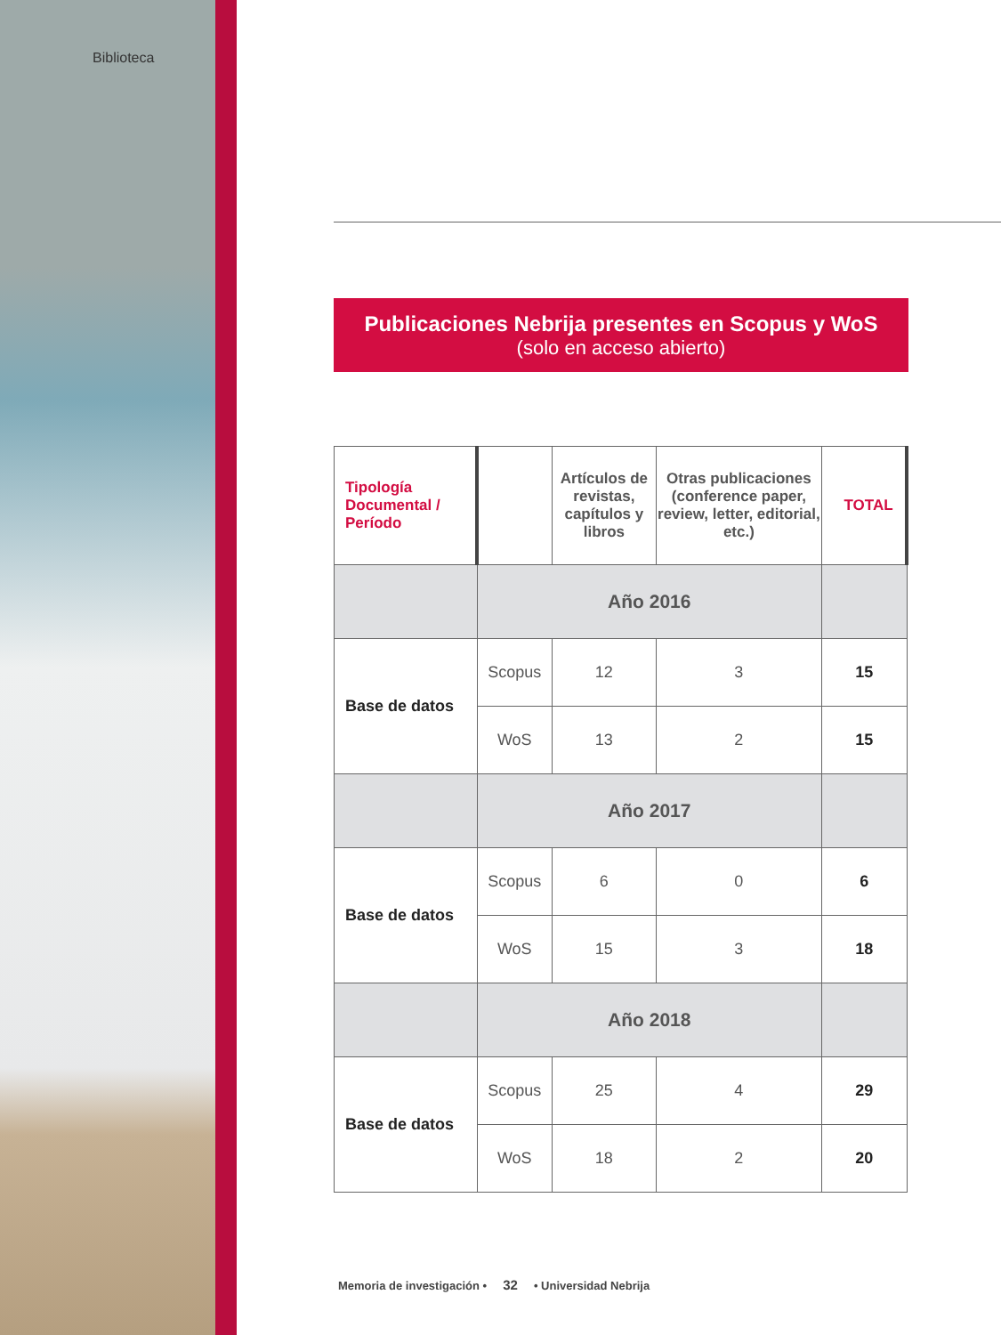Biblioteca
Publicaciones Nebrija presentes en Scopus y WoS
(solo en acceso abierto)
| Tipología Documental / Período | | Artículos de revistas, capítulos y libros | Otras publicaciones (conference paper, review, letter, editorial, etc.) | TOTAL |
| --- | --- | --- | --- | --- |
| | Año 2016 | | | |
| Base de datos | Scopus | 12 | 3 | 15 |
| | WoS | 13 | 2 | 15 |
| | Año 2017 | | | |
| Base de datos | Scopus | 6 | 0 | 6 |
| | WoS | 15 | 3 | 18 |
| | Año 2018 | | | |
| Base de datos | Scopus | 25 | 4 | 29 |
| | WoS | 18 | 2 | 20 |
Memoria de investigación • 32 • Universidad Nebrija